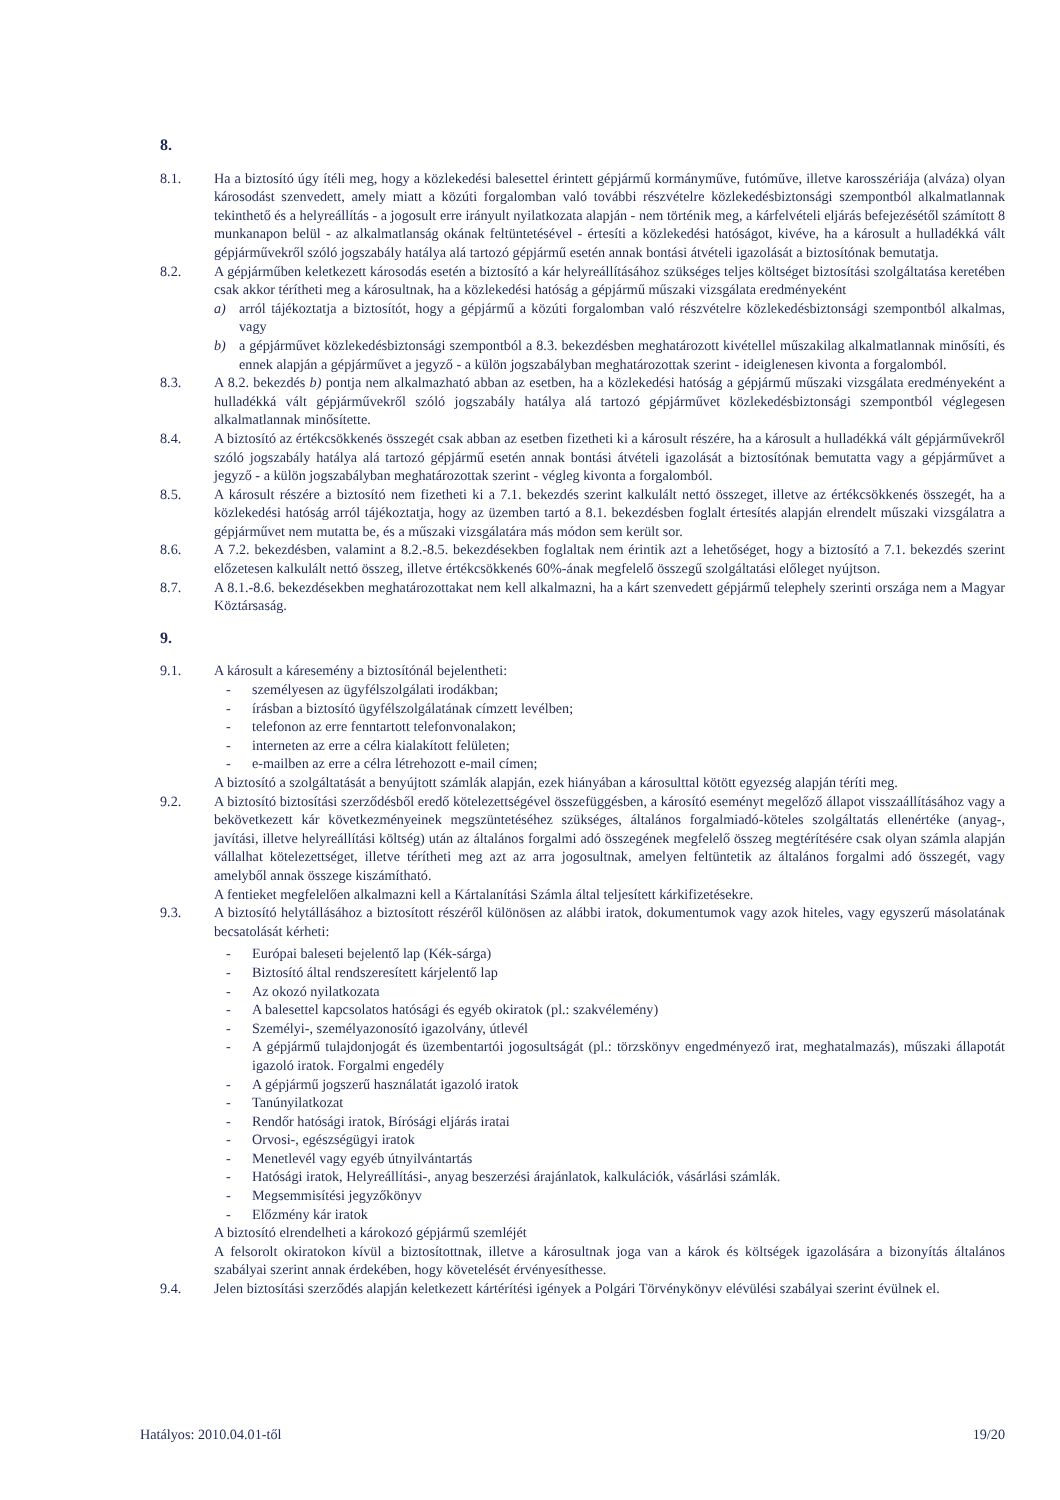8.
8.1. Ha a biztosító úgy ítéli meg, hogy a közlekedési balesettel érintett gépjármű kormányműve, futóműve, illetve karosszériája (alváza) olyan károsodást szenvedett, amely miatt a közúti forgalomban való további részvételre közlekedésbiztonsági szempontból alkalmatlannak tekinthető és a helyreállítás - a jogosult erre irányult nyilatkozata alapján - nem történik meg, a kárfelvételi eljárás befejezésétől számított 8 munkanapon belül - az alkalmatlanság okának feltüntetésével - értesíti a közlekedési hatóságot, kivéve, ha a károsult a hulladékká vált gépjárművekről szóló jogszabály hatálya alá tartozó gépjármű esetén annak bontási átvételi igazolását a biztosítónak bemutatja.
8.2. A gépjárműben keletkezett károsodás esetén a biztosító a kár helyreállításához szükséges teljes költséget biztosítási szolgáltatása keretében csak akkor térítheti meg a károsultnak, ha a közlekedési hatóság a gépjármű műszaki vizsgálata eredményeként
a) arról tájékoztatja a biztosítót, hogy a gépjármű a közúti forgalomban való részvételre közlekedésbiztonsági szempontból alkalmas, vagy
b) a gépjárművet közlekedésbiztonsági szempontból a 8.3. bekezdésben meghatározott kivétellel műszakilag alkalmatlannak minősíti, és ennek alapján a gépjárművet a jegyző - a külön jogszabályban meghatározottak szerint - ideiglenesen kivonta a forgalomból.
8.3. A 8.2. bekezdés b) pontja nem alkalmazható abban az esetben, ha a közlekedési hatóság a gépjármű műszaki vizsgálata eredményeként a hulladékká vált gépjárművekről szóló jogszabály hatálya alá tartozó gépjárművet közlekedésbiztonsági szempontból véglegesen alkalmatlannak minősítette.
8.4. A biztosító az értékcsökkenés összegét csak abban az esetben fizetheti ki a károsult részére, ha a károsult a hulladékká vált gépjárművekről szóló jogszabály hatálya alá tartozó gépjármű esetén annak bontási átvételi igazolását a biztosítónak bemutatta vagy a gépjárművet a jegyző - a külön jogszabályban meghatározottak szerint - végleg kivonta a forgalomból.
8.5. A károsult részére a biztosító nem fizetheti ki a 7.1. bekezdés szerint kalkulált nettó összeget, illetve az értékcsökkenés összegét, ha a közlekedési hatóság arról tájékoztatja, hogy az üzemben tartó a 8.1. bekezdésben foglalt értesítés alapján elrendelt műszaki vizsgálatra a gépjárművet nem mutatta be, és a műszaki vizsgálatára más módon sem került sor.
8.6. A 7.2. bekezdésben, valamint a 8.2.-8.5. bekezdésekben foglaltak nem érintik azt a lehetőséget, hogy a biztosító a 7.1. bekezdés szerint előzetesen kalkulált nettó összeg, illetve értékcsökkenés 60%-ának megfelelő összegű szolgáltatási előleget nyújtson.
8.7. A 8.1.-8.6. bekezdésekben meghatározottakat nem kell alkalmazni, ha a kárt szenvedett gépjármű telephely szerinti országa nem a Magyar Köztársaság.
9.
9.1. A károsult a káresemény a biztosítónál bejelentheti:
- személyesen az ügyfélszolgálati irodákban;
- írásban a biztosító ügyfélszolgálatának címzett levélben;
- telefonon az erre fenntartott telefonvonalakon;
- interneten az erre a célra kialakított felületen;
- e-mailben az erre a célra létrehozott e-mail címen;
A biztosító a szolgáltatását a benyújtott számlák alapján, ezek hiányában a károsulttal kötött egyezség alapján téríti meg.
9.2. A biztosító biztosítási szerződésből eredő kötelezettségével összefüggésben, a károsító eseményt megelőző állapot visszaállításához vagy a bekövetkezett kár következményeinek megszüntetéséhez szükséges, általános forgalmiadó-köteles szolgáltatás ellenértéke (anyag-, javítási, illetve helyreállítási költség) után az általános forgalmi adó összegének megfelelő összeg megtérítésére csak olyan számla alapján vállalhat kötelezettséget, illetve térítheti meg azt az arra jogosultnak, amelyen feltüntetik az általános forgalmi adó összegét, vagy amelyből annak összege kiszámítható.
A fentieket megfelelően alkalmazni kell a Kártalanítási Számla által teljesített kárkifizetésekre.
9.3. A biztosító helytállásához a biztosított részéről különösen az alábbi iratok, dokumentumok vagy azok hiteles, vagy egyszerű másolatának becsatolását kérheti:
- Európai baleseti bejelentő lap (Kék-sárga)
- Biztosító által rendszeresített kárjelentő lap
- Az okozó nyilatkozata
- A balesettel kapcsolatos hatósági és egyéb okiratok (pl.: szakvélemény)
- Személyi-, személyazonosító igazolvány, útlevél
- A gépjármű tulajdonjogát és üzembentartói jogosultságát (pl.: törzskönyv engedményező irat, meghatalmazás), műszaki állapotát igazoló iratok. Forgalmi engedély
- A gépjármű jogszerű használatát igazoló iratok
- Tanúnyilatkozat
- Rendőr hatósági iratok, Bírósági eljárás iratai
- Orvosi-, egészségügyi iratok
- Menetlevél vagy egyéb útnyilvántartás
- Hatósági iratok, Helyreállítási-, anyag beszerzési árajánlatok, kalkulációk, vásárlási számlák.
- Megsemmisítési jegyzőkönyv
- Előzmény kár iratok
A biztosító elrendelheti a károkozó gépjármű szemléjét
A felsorolt okiratokon kívül a biztosítottnak, illetve a károsultnak joga van a károk és költségek igazolására a bizonyítás általános szabályai szerint annak érdekében, hogy követelését érvényesíthesse.
9.4. Jelen biztosítási szerződés alapján keletkezett kártérítési igények a Polgári Törvénykönyv elévülési szabályai szerint évülnek el.
Hatályos: 2010.04.01-től 19/20